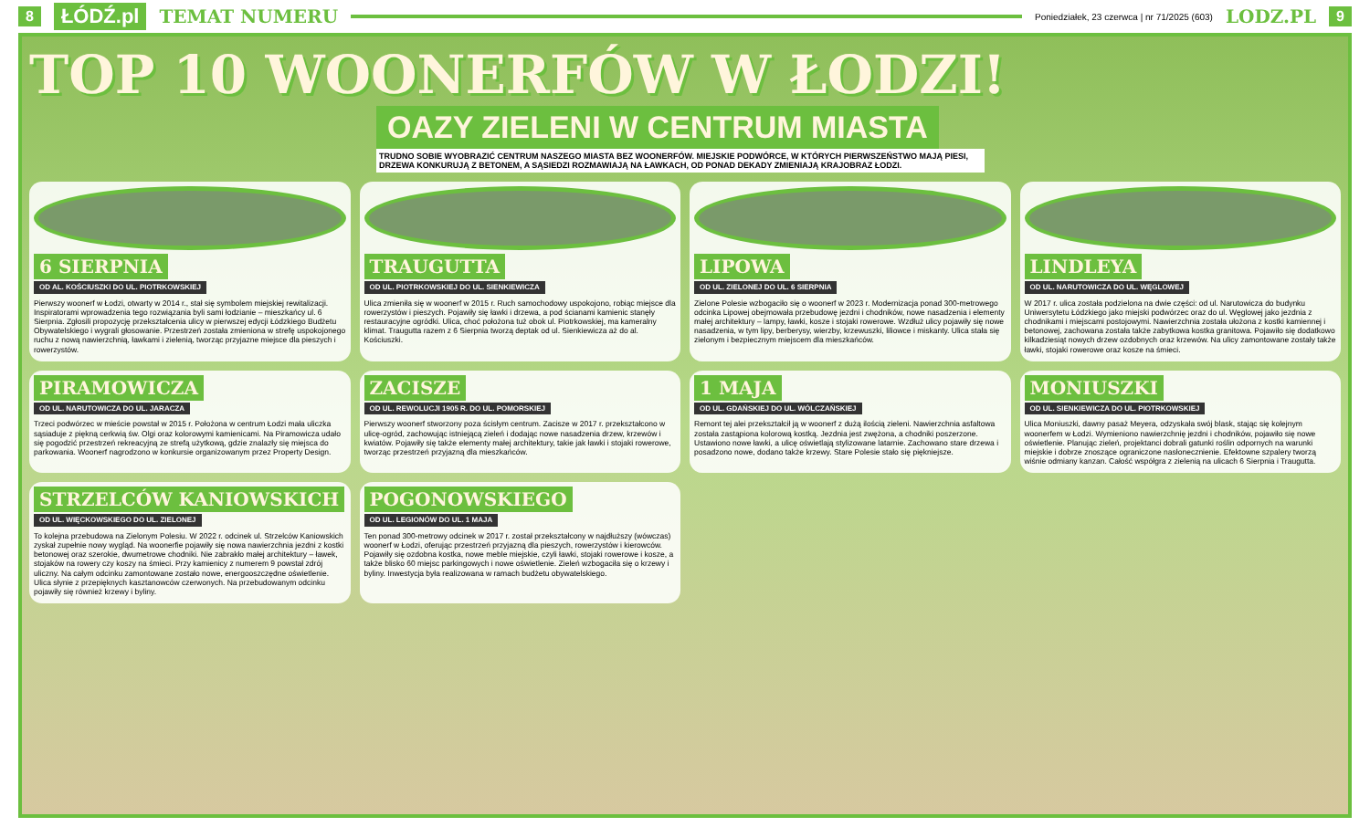8 ŁÓDŹ.pl TEMAT NUMERU Poniedziałek, 23 czerwca | nr 71/2025 (603) LODZ.PL 9
TOP 10 WOONERFÓW W ŁODZI!
OAZY ZIELENI W CENTRUM MIASTA
TRUDNO SOBIE WYOBRAZIĆ CENTRUM NASZEGO MIASTA BEZ WOONERFÓW. MIEJSKIE PODWÓRCE, W KTÓRYCH PIERWSZEŃSTWO MAJĄ PIESI, DRZEWA KONKURUJĄ Z BETONEM, A SĄSIEDZI ROZMAWIAJĄ NA ŁAWKACH, OD PONAD DEKADY ZMIENIAJĄ KRAJOBRAZ ŁODZI.
6 SIERPNIA
OD AL. KOŚCIUSZKI DO UL. PIOTRKOWSKIEJ
Pierwszy woonerf w Łodzi, otwarty w 2014 r., stał się symbolem miejskiej rewitalizacji. Inspiratorami wprowadzenia tego rozwiązania byli sami łodzianie – mieszkańcy ul. 6 Sierpnia. Zgłosili propozycję przekształcenia ulicy w pierwszej edycji Łódzkiego Budżetu Obywatelskiego i wygrali głosowanie. Przestrzeń została zmieniona w strefę uspokojonego ruchu z nową nawierzchnią, ławkami i zielenią, tworząc przyjazne miejsce dla pieszych i rowerzystów.
TRAUGUTTA
OD UL. PIOTRKOWSKIEJ DO UL. SIENKIEWICZA
Ulica zmieniła się w woonerf w 2015 r. Ruch samochodowy uspokojono, robiąc miejsce dla rowerzystów i pieszych. Pojawiły się ławki i drzewa, a pod ścianami kamienic stanęły restauracyjne ogródki. Ulica, choć położona tuż obok ul. Piotrkowskiej, ma kameralny klimat. Traugutta razem z 6 Sierpnia tworzą deptak od ul. Sienkiewicza aż do al. Kościuszki.
LIPOWA
OD UL. ZIELONEJ DO UL. 6 SIERPNIA
Zielone Polesie wzbogaciło się o woonerf w 2023 r. Modernizacja ponad 300-metrowego odcinka Lipowej obejmowała przebudowę jezdni i chodników, nowe nasadzenia i elementy małej architektury – lampy, ławki, kosze i stojaki rowerowe. Wzdłuż ulicy pojawiły się nowe nasadzenia, w tym lipy, berberysy, wierzby, krzewuszki, liliowce i miskanty. Ulica stała się zielonym i bezpiecznym miejscem dla mieszkańców.
LINDLEYA
OD UL. NARUTOWICZA DO UL. WĘGLOWEJ
W 2017 r. ulica została podzielona na dwie części: od ul. Narutowicza do budynku Uniwersytetu Łódzkiego jako miejski podwórzec oraz do ul. Węglowej jako jezdnia z chodnikami i miejscami postojowymi. Nawierzchnia została ułożona z kostki kamiennej i betonowej, zachowana została także zabytkowa kostka granitowa. Pojawiło się dodatkowo kilkadziesiąt nowych drzew ozdobnych oraz krzewów. Na ulicy zamontowane zostały także ławki, stojaki rowerowe oraz kosze na śmieci.
PIRAMOWICZA
OD UL. NARUTOWICZA DO UL. JARACZA
Trzeci podwórzec w mieście powstał w 2015 r. Położona w centrum Łodzi mała uliczka sąsiaduje z piękną cerkwią św. Olgi oraz kolorowymi kamienicami. Na Piramowicza udało się pogodzić przestrzeń rekreacyjną ze strefą użytkową, gdzie znalazły się miejsca do parkowania. Woonerf nagrodzono w konkursie organizowanym przez Property Design.
ZACISZE
OD UL. REWOLUCJI 1905 R. DO UL. POMORSKIEJ
Pierwszy woonerf stworzony poza ścisłym centrum. Zacisze w 2017 r. przekształcono w ulicę-ogród, zachowując istniejącą zieleń i dodając nowe nasadzenia drzew, krzewów i kwiatów. Pojawiły się także elementy małej architektury, takie jak ławki i stojaki rowerowe, tworząc przestrzeń przyjazną dla mieszkańców.
1 MAJA
OD UL. GDAŃSKIEJ DO UL. WÓLCZAŃSKIEJ
Remont tej alei przekształcił ją w woonerf z dużą ilością zieleni. Nawierzchnia asfaltowa została zastąpiona kolorową kostką. Jezdnia jest zwężona, a chodniki poszerzone. Ustawiono nowe ławki, a ulicę oświetlają stylizowane latarnie. Zachowano stare drzewa i posadzono nowe, dodano także krzewy. Stare Polesie stało się piękniejsze.
MONIUSZKI
OD UL. SIENKIEWICZA DO UL. PIOTRKOWSKIEJ
Ulica Moniuszki, dawny pasaż Meyera, odzyskała swój blask, stając się kolejnym woonerfem w Łodzi. Wymieniono nawierzchnię jezdni i chodników, pojawiło się nowe oświetlenie. Planując zieleń, projektanci dobrali gatunki roślin odpornych na warunki miejskie i dobrze znoszące ograniczone nasłonecznienie. Efektowne szpalery tworzą wiśnie odmiany kanzan. Całość współgra z zielenią na ulicach 6 Sierpnia i Traugutta.
STRZELCÓW KANIOWSKICH
OD UL. WIĘCKOWSKIEGO DO UL. ZIELONEJ
To kolejna przebudowa na Zielonym Polesiu. W 2022 r. odcinek ul. Strzelców Kaniowskich zyskał zupełnie nowy wygląd. Na woonerfie pojawiły się nowa nawierzchnia jezdni z kostki betonowej oraz szerokie, dwumetrowe chodniki. Nie zabrakło małej architektury – ławek, stojaków na rowery czy koszy na śmieci. Przy kamienicy z numerem 9 powstał zdrój uliczny. Na całym odcinku zamontowane zostało nowe, energooszczędne oświetlenie. Ulica słynie z przepięknych kasztanowców czerwonych. Na przebudowanym odcinku pojawiły się również krzewy i byliny.
POGONOWSKIEGO
OD UL. LEGIONÓW DO UL. 1 MAJA
Ten ponad 300-metrowy odcinek w 2017 r. został przekształcony w najdłuższy (wówczas) woonerf w Łodzi, oferując przestrzeń przyjazną dla pieszych, rowerzystów i kierowców. Pojawiły się ozdobna kostka, nowe meble miejskie, czyli ławki, stojaki rowerowe i kosze, a także blisko 60 miejsc parkingowych i nowe oświetlenie. Zieleń wzbogaciła się o krzewy i byliny. Inwestycja była realizowana w ramach budżetu obywatelskiego.